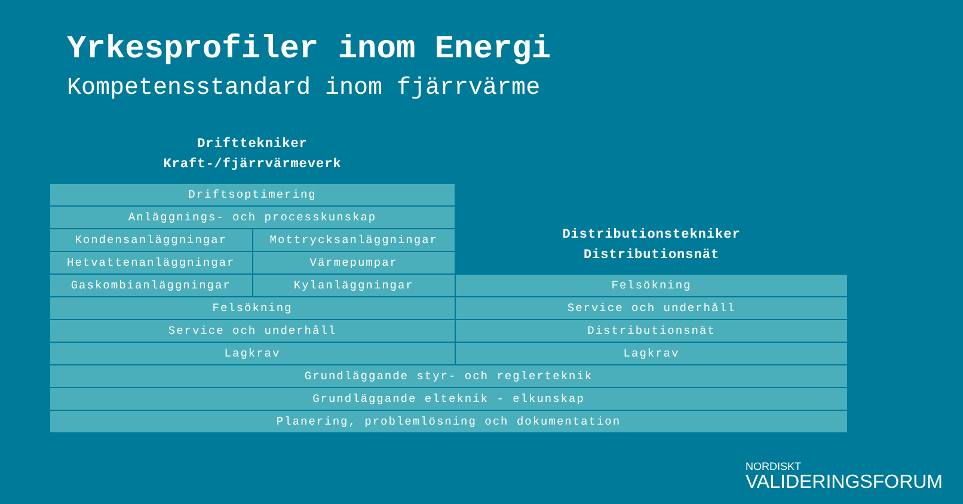Yrkesprofiler inom Energi
Kompetensstandard inom fjärrvärme
| Drifttekniker Kraft-/fjärrvärmeverk | | Distributionstekniker Distributionsnät |
| Driftsoptimering | | |
| Anläggnings- och processkunskap | | |
| Kondensanläggningar | Mottrycksanläggningar | |
| Hetvattenanläggningar | Värmepumpar | |
| Gaskombianläggningar | Kylanläggningar | Felsökning |
| Felsökning | | Service och underhåll |
| Service och underhåll | | Distributionsnät |
| Lagkrav | | Lagkrav |
| Grundläggande styr- och reglerteknik | | |
| Grundläggande elteknik - elkunskap | | |
| Planering, problemlösning och dokumentation | | |
NORDISKT
VALIDERINGSFORUM